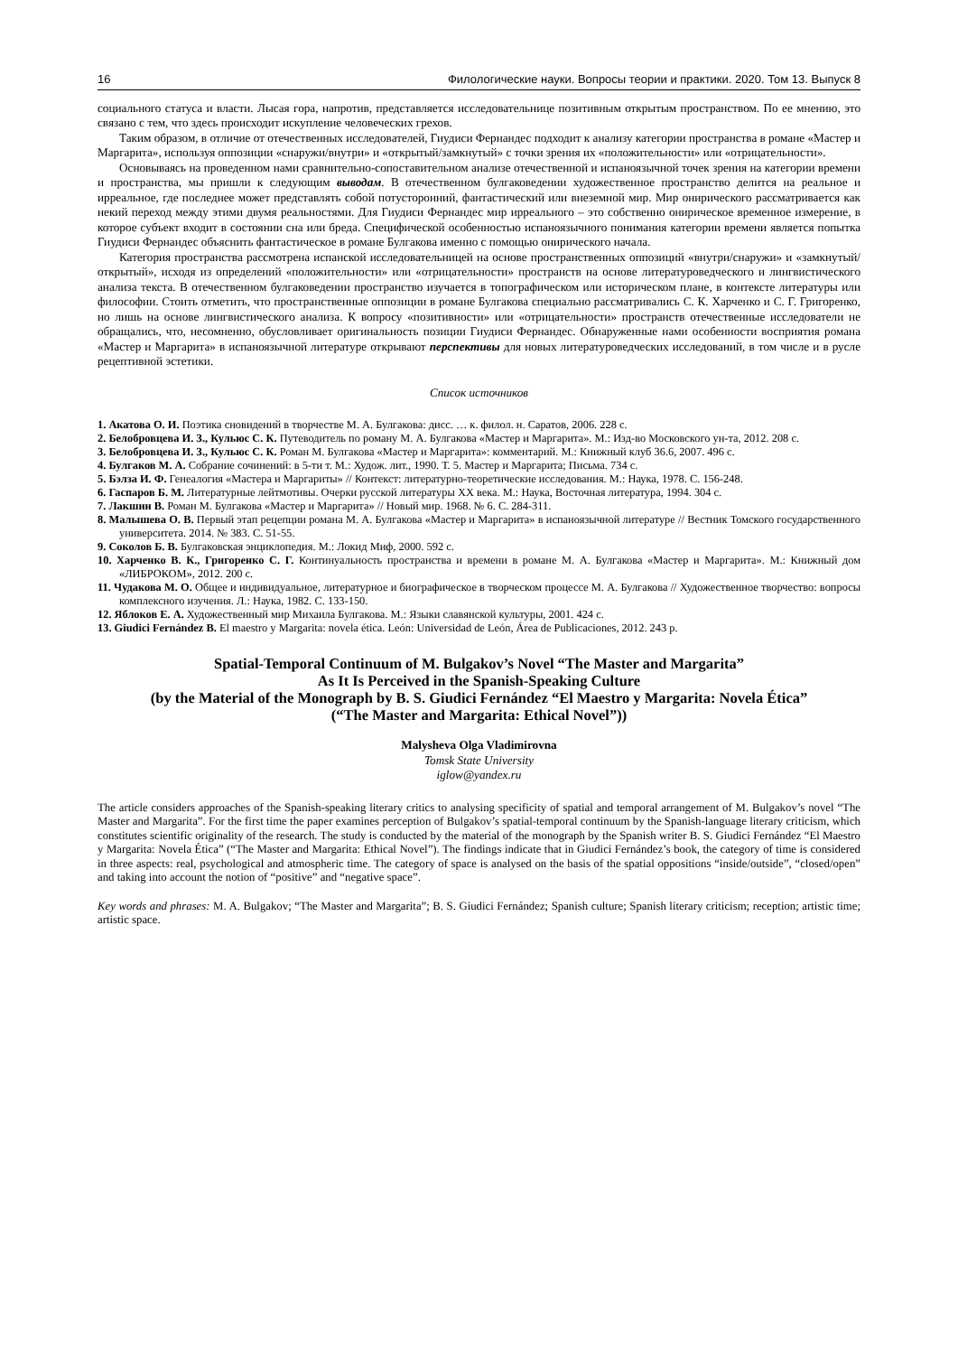16 Филологические науки. Вопросы теории и практики. 2020. Том 13. Выпуск 8
социального статуса и власти. Лысая гора, напротив, представляется исследовательнице позитивным открытым пространством. По ее мнению, это связано с тем, что здесь происходит искупление человеческих грехов.
Таким образом, в отличие от отечественных исследователей, Гиудиси Фернандес подходит к анализу категории пространства в романе «Мастер и Маргарита», используя оппозиции «снаружи/внутри» и «открытый/замкнутый» с точки зрения их «положительности» или «отрицательности».
Основываясь на проведенном нами сравнительно-сопоставительном анализе отечественной и испаноязычной точек зрения на категории времени и пространства, мы пришли к следующим выводам. В отечественном булгаковедении художественное пространство делится на реальное и ирреальное, где последнее может представлять собой потусторонний, фантастический или внеземной мир. Мир онирического рассматривается как некий переход между этими двумя реальностями. Для Гиудиси Фернандес мир ирреального – это собственно онирическое временное измерение, в которое субъект входит в состоянии сна или бреда. Специфической особенностью испаноязычного понимания категории времени является попытка Гиудиси Фернандес объяснить фантастическое в романе Булгакова именно с помощью онирического начала.
Категория пространства рассмотрена испанской исследовательницей на основе пространственных оппозиций «внутри/снаружи» и «замкнутый/открытый», исходя из определений «положительности» или «отрицательности» пространств на основе литературоведческого и лингвистического анализа текста. В отечественном булгаковедении пространство изучается в топографическом или историческом плане, в контексте литературы или философии. Стоить отметить, что пространственные оппозиции в романе Булгакова специально рассматривались С. К. Харченко и С. Г. Григоренко, но лишь на основе лингвистического анализа. К вопросу «позитивности» или «отрицательности» пространств отечественные исследователи не обращались, что, несомненно, обусловливает оригинальность позиции Гиудиси Фернандес. Обнаруженные нами особенности восприятия романа «Мастер и Маргарита» в испаноязычной литературе открывают перспективы для новых литературоведческих исследований, в том числе и в русле рецептивной эстетики.
Список источников
1. Акатова О. И. Поэтика сновидений в творчестве М. А. Булгакова: дисс. … к. филол. н. Саратов, 2006. 228 с.
2. Белобровцева И. З., Кульюс С. К. Путеводитель по роману М. А. Булгакова «Мастер и Маргарита». М.: Изд-во Московского ун-та, 2012. 208 с.
3. Белобровцева И. З., Кульюс С. К. Роман М. Булгакова «Мастер и Маргарита»: комментарий. М.: Книжный клуб 36.6, 2007. 496 с.
4. Булгаков М. А. Собрание сочинений: в 5-ти т. М.: Худож. лит., 1990. Т. 5. Мастер и Маргарита; Письма. 734 с.
5. Бэлза И. Ф. Генеалогия «Мастера и Маргариты» // Контекст: литературно-теоретические исследования. М.: Наука, 1978. С. 156-248.
6. Гаспаров Б. М. Литературные лейтмотивы. Очерки русской литературы XX века. М.: Наука, Восточная литература, 1994. 304 с.
7. Лакшин В. Роман М. Булгакова «Мастер и Маргарита» // Новый мир. 1968. № 6. С. 284-311.
8. Малышева О. В. Первый этап рецепции романа М. А. Булгакова «Мастер и Маргарита» в испаноязычной литературе // Вестник Томского государственного университета. 2014. № 383. С. 51-55.
9. Соколов Б. В. Булгаковская энциклопедия. М.: Локид Миф, 2000. 592 с.
10. Харченко В. К., Григоренко С. Г. Континуальность пространства и времени в романе М. А. Булгакова «Мастер и Маргарита». М.: Книжный дом «ЛИБРОКОМ», 2012. 200 с.
11. Чудакова М. О. Общее и индивидуальное, литературное и биографическое в творческом процессе М. А. Булгакова // Художественное творчество: вопросы комплексного изучения. Л.: Наука, 1982. С. 133-150.
12. Яблоков Е. А. Художественный мир Михаила Булгакова. М.: Языки славянской культуры, 2001. 424 с.
13. Giudici Fernández B. El maestro y Margarita: novela ética. León: Universidad de León, Área de Publicaciones, 2012. 243 p.
Spatial-Temporal Continuum of M. Bulgakov’s Novel “The Master and Margarita”
As It Is Perceived in the Spanish-Speaking Culture
(by the Material of the Monograph by B. S. Giudici Fernández “El Maestro y Margarita: Novela Ética”
(“The Master and Margarita: Ethical Novel”))
Malysheva Olga Vladimirovna
Tomsk State University
iglow@yandex.ru
The article considers approaches of the Spanish-speaking literary critics to analysing specificity of spatial and temporal arrangement of M. Bulgakov’s novel “The Master and Margarita”. For the first time the paper examines perception of Bulgakov’s spatial-temporal continuum by the Spanish-language literary criticism, which constitutes scientific originality of the research. The study is conducted by the material of the monograph by the Spanish writer B. S. Giudici Fernández “El Maestro y Margarita: Novela Ética” (“The Master and Margarita: Ethical Novel”). The findings indicate that in Giudici Fernández’s book, the category of time is considered in three aspects: real, psychological and atmospheric time. The category of space is analysed on the basis of the spatial oppositions “inside/outside”, “closed/open” and taking into account the notion of “positive” and “negative space”.
Key words and phrases: M. A. Bulgakov; “The Master and Margarita”; B. S. Giudici Fernández; Spanish culture; Spanish literary criticism; reception; artistic time; artistic space.